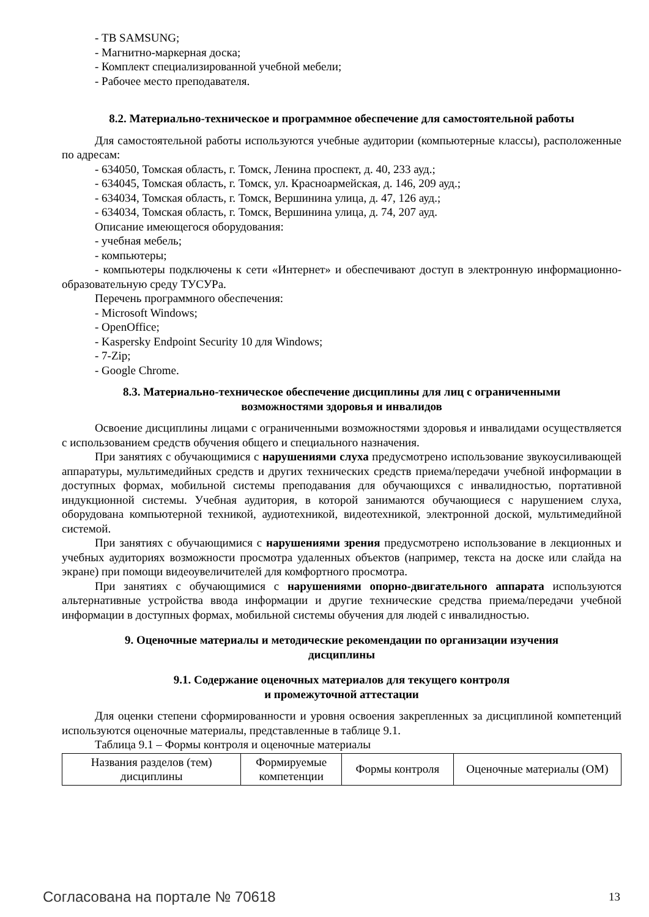- ТВ SAMSUNG;
- Магнитно-маркерная доска;
- Комплект специализированной учебной мебели;
- Рабочее место преподавателя.
8.2. Материально-техническое и программное обеспечение для самостоятельной работы
Для самостоятельной работы используются учебные аудитории (компьютерные классы), расположенные по адресам:
- 634050, Томская область, г. Томск, Ленина проспект, д. 40, 233 ауд.;
- 634045, Томская область, г. Томск, ул. Красноармейская, д. 146, 209 ауд.;
- 634034, Томская область, г. Томск, Вершинина улица, д. 47, 126 ауд.;
- 634034, Томская область, г. Томск, Вершинина улица, д. 74, 207 ауд.
Описание имеющегося оборудования:
- учебная мебель;
- компьютеры;
- компьютеры подключены к сети «Интернет» и обеспечивают доступ в электронную информационно-образовательную среду ТУСУРа.
Перечень программного обеспечения:
- Microsoft Windows;
- OpenOffice;
- Kaspersky Endpoint Security 10 для Windows;
- 7-Zip;
- Google Chrome.
8.3. Материально-техническое обеспечение дисциплины для лиц с ограниченными
возможностями здоровья и инвалидов
Освоение дисциплины лицами с ограниченными возможностями здоровья и инвалидами осуществляется с использованием средств обучения общего и специального назначения.
При занятиях с обучающимися с нарушениями слуха предусмотрено использование звукоусиливающей аппаратуры, мультимедийных средств и других технических средств приема/передачи учебной информации в доступных формах, мобильной системы преподавания для обучающихся с инвалидностью, портативной индукционной системы. Учебная аудитория, в которой занимаются обучающиеся с нарушением слуха, оборудована компьютерной техникой, аудиотехникой, видеотехникой, электронной доской, мультимедийной системой.
При занятиях с обучающимися с нарушениями зрения предусмотрено использование в лекционных и учебных аудиториях возможности просмотра удаленных объектов (например, текста на доске или слайда на экране) при помощи видеоувеличителей для комфортного просмотра.
При занятиях с обучающимися с нарушениями опорно-двигательного аппарата используются альтернативные устройства ввода информации и другие технические средства приема/передачи учебной информации в доступных формах, мобильной системы обучения для людей с инвалидностью.
9. Оценочные материалы и методические рекомендации по организации изучения
дисциплины
9.1. Содержание оценочных материалов для текущего контроля
и промежуточной аттестации
Для оценки степени сформированности и уровня освоения закрепленных за дисциплиной компетенций используются оценочные материалы, представленные в таблице 9.1.
Таблица 9.1 – Формы контроля и оценочные материалы
| Названия разделов (тем) дисциплины | Формируемые компетенции | Формы контроля | Оценочные материалы (ОМ) |
Согласована на портале № 70618 13